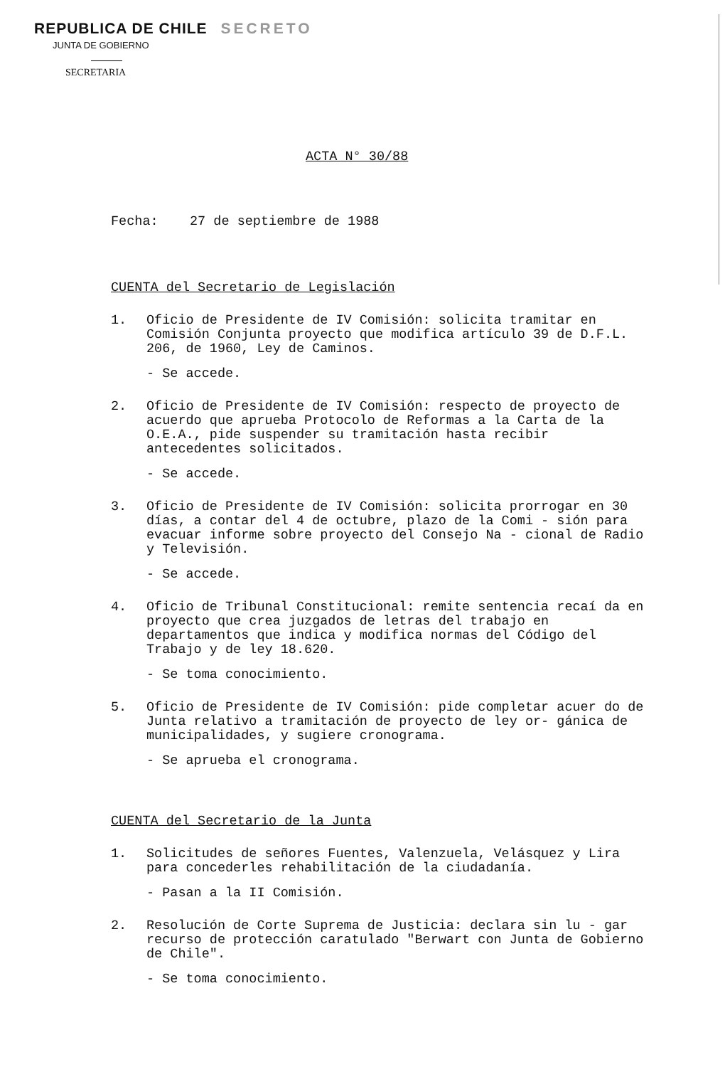REPUBLICA DE CHILE SECRETO
JUNTA DE GOBIERNO
SECRETARIA
ACTA N° 30/88
Fecha: 27 de septiembre de 1988
CUENTA del Secretario de Legislación
1. Oficio de Presidente de IV Comisión: solicita tramitar en Comisión Conjunta proyecto que modifica artículo 39 de D.F.L. 206, de 1960, Ley de Caminos.
- Se accede.
2. Oficio de Presidente de IV Comisión: respecto de proyecto de acuerdo que aprueba Protocolo de Reformas a la Carta de la O.E.A., pide suspender su tramitación hasta recibir antecedentes solicitados.
- Se accede.
3. Oficio de Presidente de IV Comisión: solicita prorrogar en 30 días, a contar del 4 de octubre, plazo de la Comi - sión para evacuar informe sobre proyecto del Consejo Na - cional de Radio y Televisión.
- Se accede.
4. Oficio de Tribunal Constitucional: remite sentencia recaí da en proyecto que crea juzgados de letras del trabajo en departamentos que indica y modifica normas del Código del Trabajo y de ley 18.620.
- Se toma conocimiento.
5. Oficio de Presidente de IV Comisión: pide completar acuer do de Junta relativo a tramitación de proyecto de ley or- gánica de municipalidades, y sugiere cronograma.
- Se aprueba el cronograma.
CUENTA del Secretario de la Junta
1. Solicitudes de señores Fuentes, Valenzuela, Velásquez y Lira para concederles rehabilitación de la ciudadanía.
- Pasan a la II Comisión.
2. Resolución de Corte Suprema de Justicia: declara sin lu - gar recurso de protección caratulado "Berwart con Junta de Gobierno de Chile".
- Se toma conocimiento.